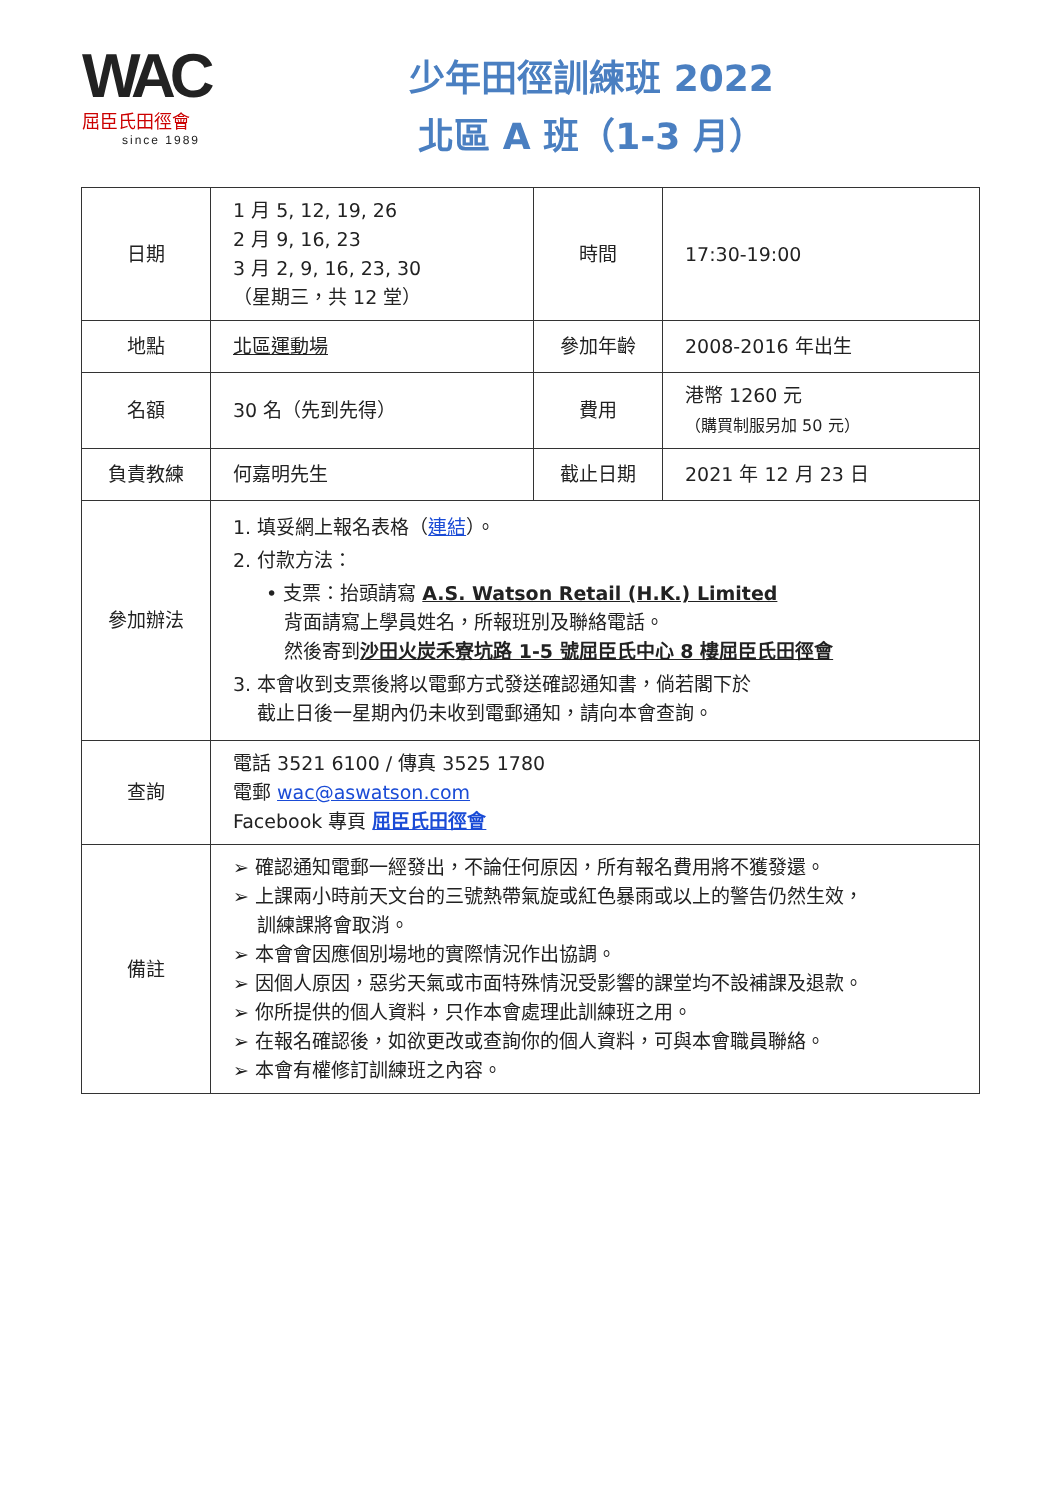WAC
屈臣氏田徑會
since 1989
少年田徑訓練班 2022
北區 A 班（1-3 月）
| 日期 | 1 月 5, 12, 19, 26 2 月 9, 16, 23 3 月 2, 9, 16, 23, 30 （星期三，共 12 堂） | 時間 | 17:30-19:00 |
| 地點 | 北區運動場 | 參加年齡 | 2008-2016 年出生 |
| 名額 | 30 名（先到先得） | 費用 | 港幣 1260 元 （購買制服另加 50 元） |
| 負責教練 | 何嘉明先生 | 截止日期 | 2021 年 12 月 23 日 |
| 參加辦法 | 1. 填妥網上報名表格（ 連結 ）。 2. 付款方法： • 支票：抬頭請寫 A.S. Watson Retail (H.K.) Limited 背面請寫上學員姓名，所報班別及聯絡電話。 然後寄到 沙田火炭禾寮坑路 1-5 號屈臣氏中心 8 樓屈臣氏田徑會 3. 本會收到支票後將以電郵方式發送確認通知書，倘若閣下於 截止日後一星期內仍未收到電郵通知，請向本會查詢。 | | |
| 查詢 | 電話 3521 6100 / 傳真 3525 1780 電郵 wac@aswatson.com Facebook 專頁 屈臣氏田徑會 | | |
| 備註 | ➢ 確認通知電郵一經發出，不論任何原因，所有報名費用將不獲發還。 ➢ 上課兩小時前天文台的三號熱帶氣旋或紅色暴雨或以上的警告仍然生效， 訓練課將會取消。 ➢ 本會會因應個別場地的實際情況作出協調。 ➢ 因個人原因，惡劣天氣或市面特殊情況受影響的課堂均不設補課及退款。 ➢ 你所提供的個人資料，只作本會處理此訓練班之用。 ➢ 在報名確認後，如欲更改或查詢你的個人資料，可與本會職員聯絡。 ➢ 本會有權修訂訓練班之內容。 | | |